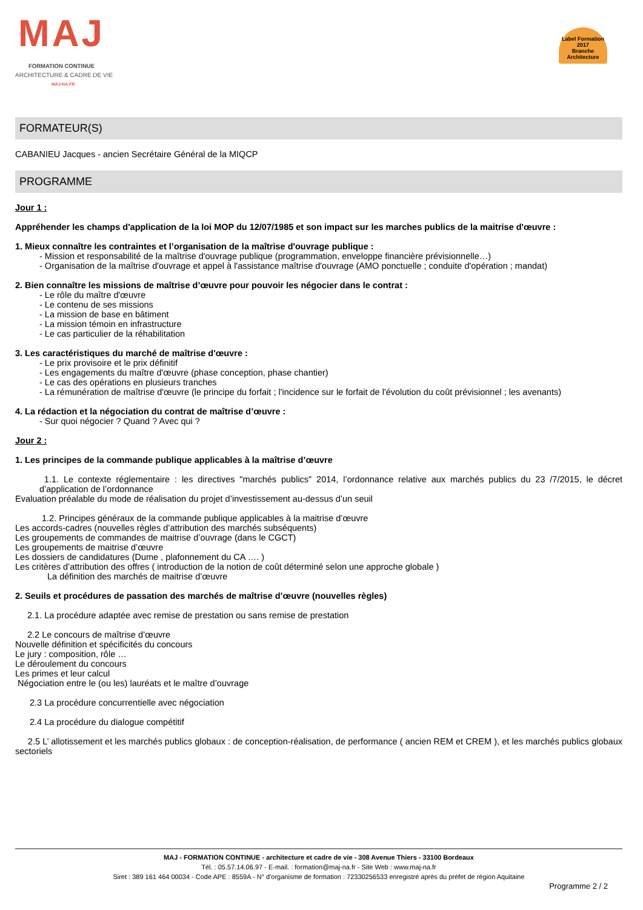MAJ
FORMATION CONTINUE
ARCHITECTURE & CADRE DE VIE
MAJ-NA.FR
Label Formation
2017
Branche Architecture
FORMATEUR(S)
CABANIEU Jacques - ancien Secrétaire Général de la MIQCP
PROGRAMME
Jour 1 :
Appréhender les champs d'application de la loi MOP du 12/07/1985 et son impact sur les marches publics de la maitrise d'œuvre :
1. Mieux connaître les contraintes et l’organisation de la maîtrise d'ouvrage publique :
- Mission et responsabilité de la maîtrise d'ouvrage publique (programmation, enveloppe financière prévisionnelle…)
- Organisation de la maîtrise d'ouvrage et appel à l'assistance maîtrise d'ouvrage (AMO ponctuelle ; conduite d'opération ; mandat)
2. Bien connaître les missions de maîtrise d’œuvre pour pouvoir les négocier dans le contrat :
- Le rôle du maître d'œuvre
- Le contenu de ses missions
- La mission de base en bâtiment
- La mission témoin en infrastructure
- Le cas particulier de la réhabilitation
3. Les caractéristiques du marché de maîtrise d'œuvre :
- Le prix provisoire et le prix définitif
- Les engagements du maître d'œuvre (phase conception, phase chantier)
- Le cas des opérations en plusieurs tranches
- La rémunération de maîtrise d'œuvre (le principe du forfait ; l'incidence sur le forfait de l'évolution du coût prévisionnel ; les avenants)
4. La rédaction et la négociation du contrat de maîtrise d’œuvre :
- Sur quoi négocier ? Quand ? Avec qui ?
Jour 2 :
1. Les principes de la commande publique applicables à la maîtrise d’œuvre
1.1. Le contexte réglementaire : les directives "marchés publics" 2014, l’ordonnance relative aux marchés publics du 23 /7/2015, le décret d’application de l’ordonnance
Evaluation préalable du mode de réalisation du projet d’investissement au-dessus d’un seuil
1.2. Principes généraux de la commande publique applicables à la maitrise d’œuvre
Les accords-cadres (nouvelles règles d’attribution des marchés subséquents)
Les groupements de commandes de maitrise d’ouvrage (dans le CGCT)
Les groupements de maitrise d’œuvre
Les dossiers de candidatures (Dume , plafonnement du CA …. )
Les critères d’attribution des offres ( introduction de la notion de coût déterminé selon une approche globale )
La définition des marchés de maitrise d’œuvre
2. Seuils et procédures de passation des marchés de maîtrise d’œuvre (nouvelles règles)
2.1. La procédure adaptée avec remise de prestation ou sans remise de prestation
2.2 Le concours de maîtrise d’œuvre
Nouvelle définition et spécificités du concours
Le jury : composition, rôle …
Le déroulement du concours
Les primes et leur calcul
Négociation entre le (ou les) lauréats et le maître d’ouvrage
2.3 La procédure concurrentielle avec négociation
2.4 La procédure du dialogue compétitif
2.5 L’ allotissement et les marchés publics globaux : de conception-réalisation, de performance ( ancien REM et CREM ), et les marchés publics globaux sectoriels
MAJ - FORMATION CONTINUE - architecture et cadre de vie - 308 Avenue Thiers - 33100 Bordeaux
Tél. : 05.57.14.06.97 - E-mail. : formation@maj-na.fr - Site Web : www.maj-na.fr
Siret : 389 161 464 00034 - Code APE : 8559A - N° d'organisme de formation : 72330256533 enregistré après du préfet de région Aquitaine
Programme 2 / 2